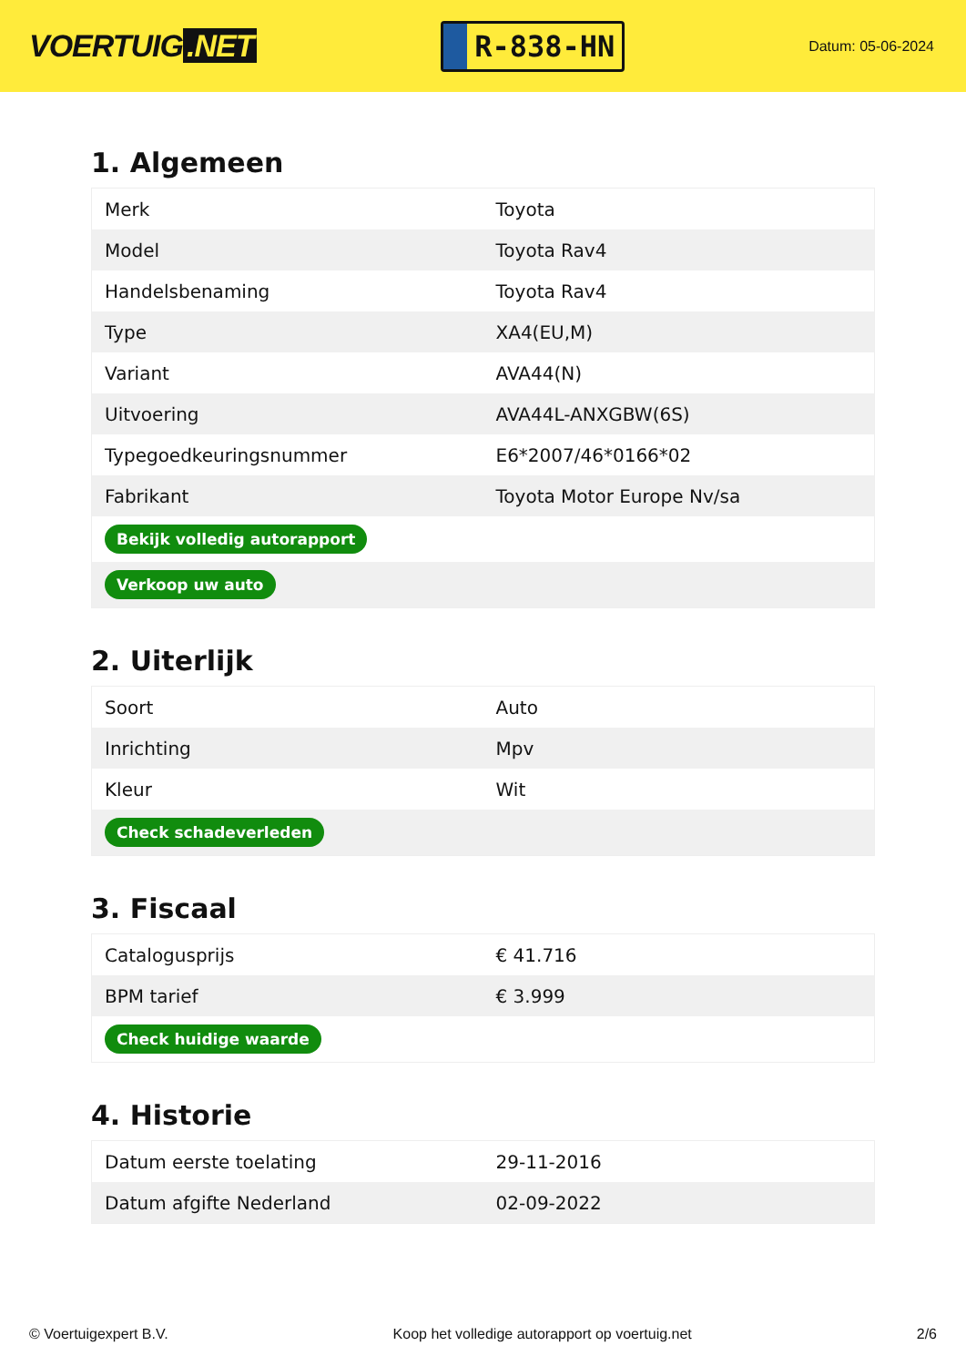VOERTUIG.NET
R-838-HN
Datum: 05-06-2024
1. Algemeen
| Merk | Toyota |
| Model | Toyota Rav4 |
| Handelsbenaming | Toyota Rav4 |
| Type | XA4(EU,M) |
| Variant | AVA44(N) |
| Uitvoering | AVA44L-ANXGBW(6S) |
| Typegoedkeuringsnummer | E6*2007/46*0166*02 |
| Fabrikant | Toyota Motor Europe Nv/sa |
| Bekijk volledig autorapport | |
| Verkoop uw auto | |
2. Uiterlijk
| Soort | Auto |
| Inrichting | Mpv |
| Kleur | Wit |
| Check schadeverleden | |
3. Fiscaal
| Catalogusprijs | € 41.716 |
| BPM tarief | € 3.999 |
| Check huidige waarde | |
4. Historie
| Datum eerste toelating | 29-11-2016 |
| Datum afgifte Nederland | 02-09-2022 |
© Voertuigexpert B.V. Koop het volledige autorapport op voertuig.net 2/6